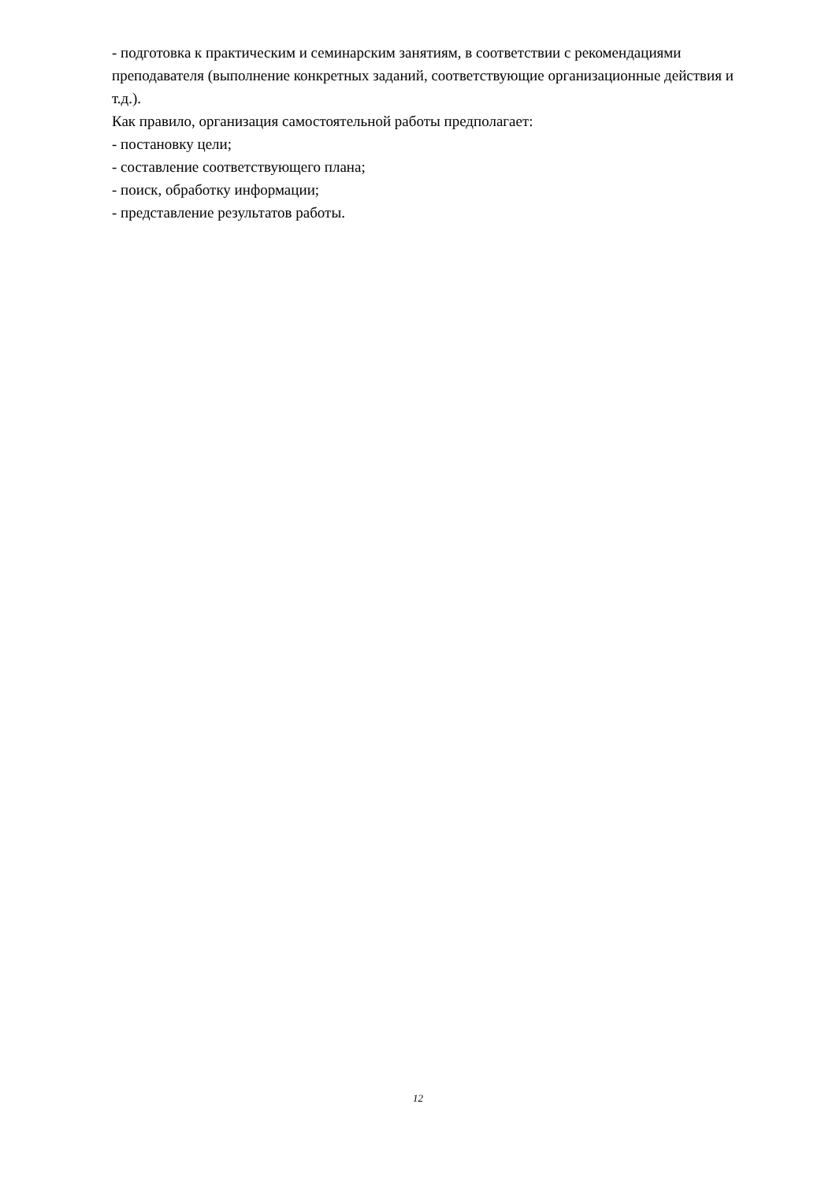- подготовка к практическим и семинарским занятиям, в соответствии с рекомендациями преподавателя (выполнение конкретных заданий, соответствующие организационные действия и т.д.).
Как правило, организация самостоятельной работы предполагает:
- постановку цели;
- составление соответствующего плана;
- поиск, обработку информации;
- представление результатов работы.
12